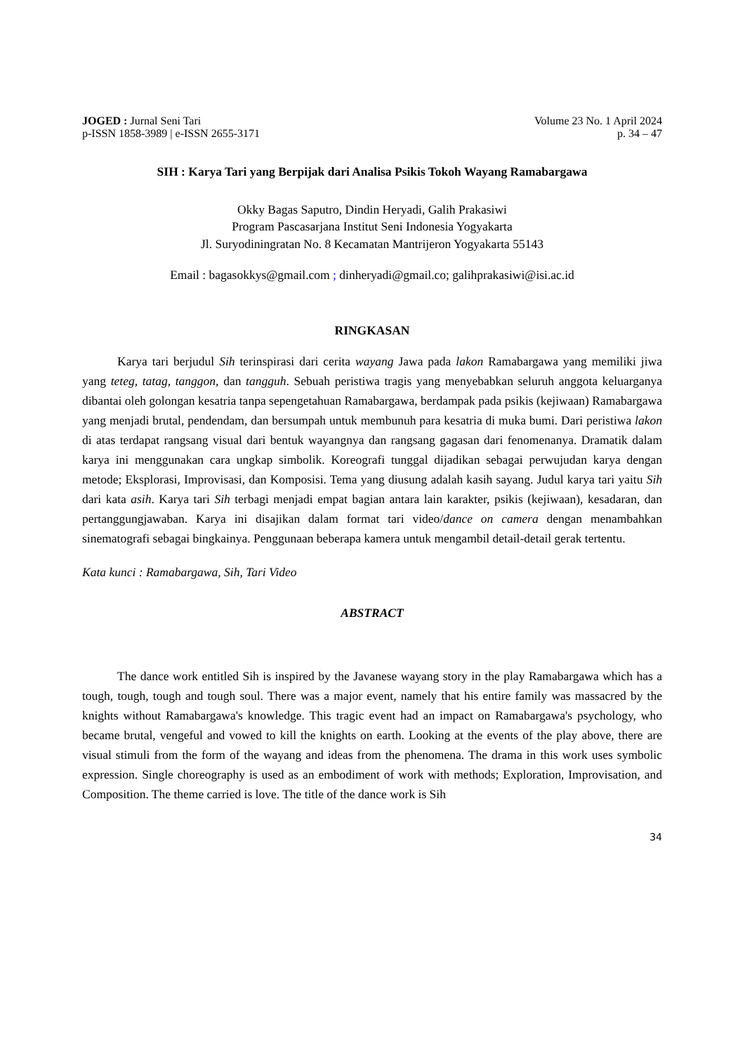JOGED : Jurnal Seni Tari
p-ISSN 1858-3989 | e-ISSN 2655-3171
Volume 23 No. 1 April 2024
p. 34 – 47
SIH : Karya Tari yang Berpijak dari Analisa Psikis Tokoh Wayang Ramabargawa
Okky Bagas Saputro, Dindin Heryadi, Galih Prakasiwi
Program Pascasarjana Institut Seni Indonesia Yogyakarta
Jl. Suryodiningratan No. 8 Kecamatan Mantrijeron Yogyakarta 55143
Email : bagasokkys@gmail.com ; dinheryadi@gmail.co; galihprakasiwi@isi.ac.id
RINGKASAN
Karya tari berjudul Sih terinspirasi dari cerita wayang Jawa pada lakon Ramabargawa yang memiliki jiwa yang teteg, tatag, tanggon, dan tangguh. Sebuah peristiwa tragis yang menyebabkan seluruh anggota keluarganya dibantai oleh golongan kesatria tanpa sepengetahuan Ramabargawa, berdampak pada psikis (kejiwaan) Ramabargawa yang menjadi brutal, pendendam, dan bersumpah untuk membunuh para kesatria di muka bumi. Dari peristiwa lakon di atas terdapat rangsang visual dari bentuk wayangnya dan rangsang gagasan dari fenomenanya. Dramatik dalam karya ini menggunakan cara ungkap simbolik. Koreografi tunggal dijadikan sebagai perwujudan karya dengan metode; Eksplorasi, Improvisasi, dan Komposisi. Tema yang diusung adalah kasih sayang. Judul karya tari yaitu Sih dari kata asih. Karya tari Sih terbagi menjadi empat bagian antara lain karakter, psikis (kejiwaan), kesadaran, dan pertanggungjawaban. Karya ini disajikan dalam format tari video/dance on camera dengan menambahkan sinematografi sebagai bingkainya. Penggunaan beberapa kamera untuk mengambil detail-detail gerak tertentu.
Kata kunci : Ramabargawa, Sih, Tari Video
ABSTRACT
The dance work entitled Sih is inspired by the Javanese wayang story in the play Ramabargawa which has a tough, tough, tough and tough soul. There was a major event, namely that his entire family was massacred by the knights without Ramabargawa's knowledge. This tragic event had an impact on Ramabargawa's psychology, who became brutal, vengeful and vowed to kill the knights on earth. Looking at the events of the play above, there are visual stimuli from the form of the wayang and ideas from the phenomena. The drama in this work uses symbolic expression. Single choreography is used as an embodiment of work with methods; Exploration, Improvisation, and Composition. The theme carried is love. The title of the dance work is Sih
34